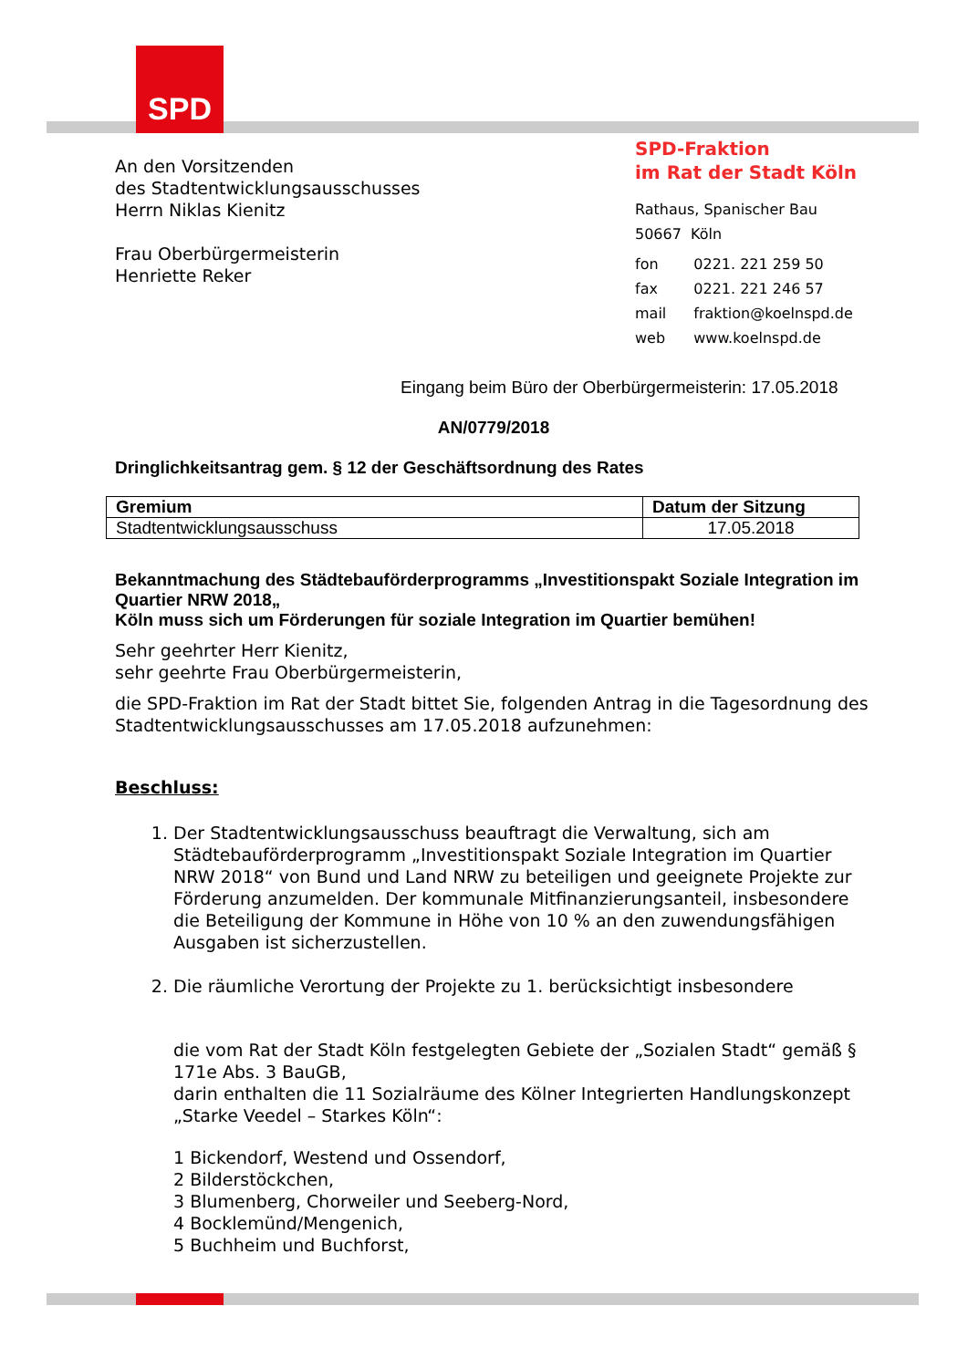SPD
An den Vorsitzenden
des Stadtentwicklungsausschusses
Herrn Niklas Kienitz
Frau Oberbürgermeisterin
Henriette Reker
SPD-Fraktion
im Rat der Stadt Köln
Rathaus, Spanischer Bau
50667 Köln
| fon | 0221. 221 259 50 |
| fax | 0221. 221 246 57 |
| mail | fraktion@koelnspd.de |
| web | www.koelnspd.de |
Eingang beim Büro der Oberbürgermeisterin: 17.05.2018
AN/0779/2018
Dringlichkeitsantrag gem. § 12 der Geschäftsordnung des Rates
| Gremium | Datum der Sitzung |
| --- | --- |
| Stadtentwicklungsausschuss | 17.05.2018 |
Bekanntmachung des Städtebauförderprogramms „Investitionspakt Soziale Integration im Quartier NRW 2018„
Köln muss sich um Förderungen für soziale Integration im Quartier bemühen!
Sehr geehrter Herr Kienitz,
sehr geehrte Frau Oberbürgermeisterin,
die SPD-Fraktion im Rat der Stadt bittet Sie, folgenden Antrag in die Tagesordnung des Stadtentwicklungsausschusses am 17.05.2018 aufzunehmen:
Beschluss:
1. Der Stadtentwicklungsausschuss beauftragt die Verwaltung, sich am Städtebauförderprogramm „Investitionspakt Soziale Integration im Quartier NRW 2018“ von Bund und Land NRW zu beteiligen und geeignete Projekte zur Förderung anzumelden. Der kommunale Mitfinanzierungsanteil, insbesondere die Beteiligung der Kommune in Höhe von 10 % an den zuwendungsfähigen Ausgaben ist sicherzustellen.
2. Die räumliche Verortung der Projekte zu 1. berücksichtigt insbesondere
die vom Rat der Stadt Köln festgelegten Gebiete der „Sozialen Stadt“ gemäß § 171e Abs. 3 BauGB,
darin enthalten die 11 Sozialräume des Kölner Integrierten Handlungskonzept „Starke Veedel – Starkes Köln“:
1 Bickendorf, Westend und Ossendorf,
2 Bilderstöckchen,
3 Blumenberg, Chorweiler und Seeberg-Nord,
4 Bocklemünd/Mengenich,
5 Buchheim und Buchforst,